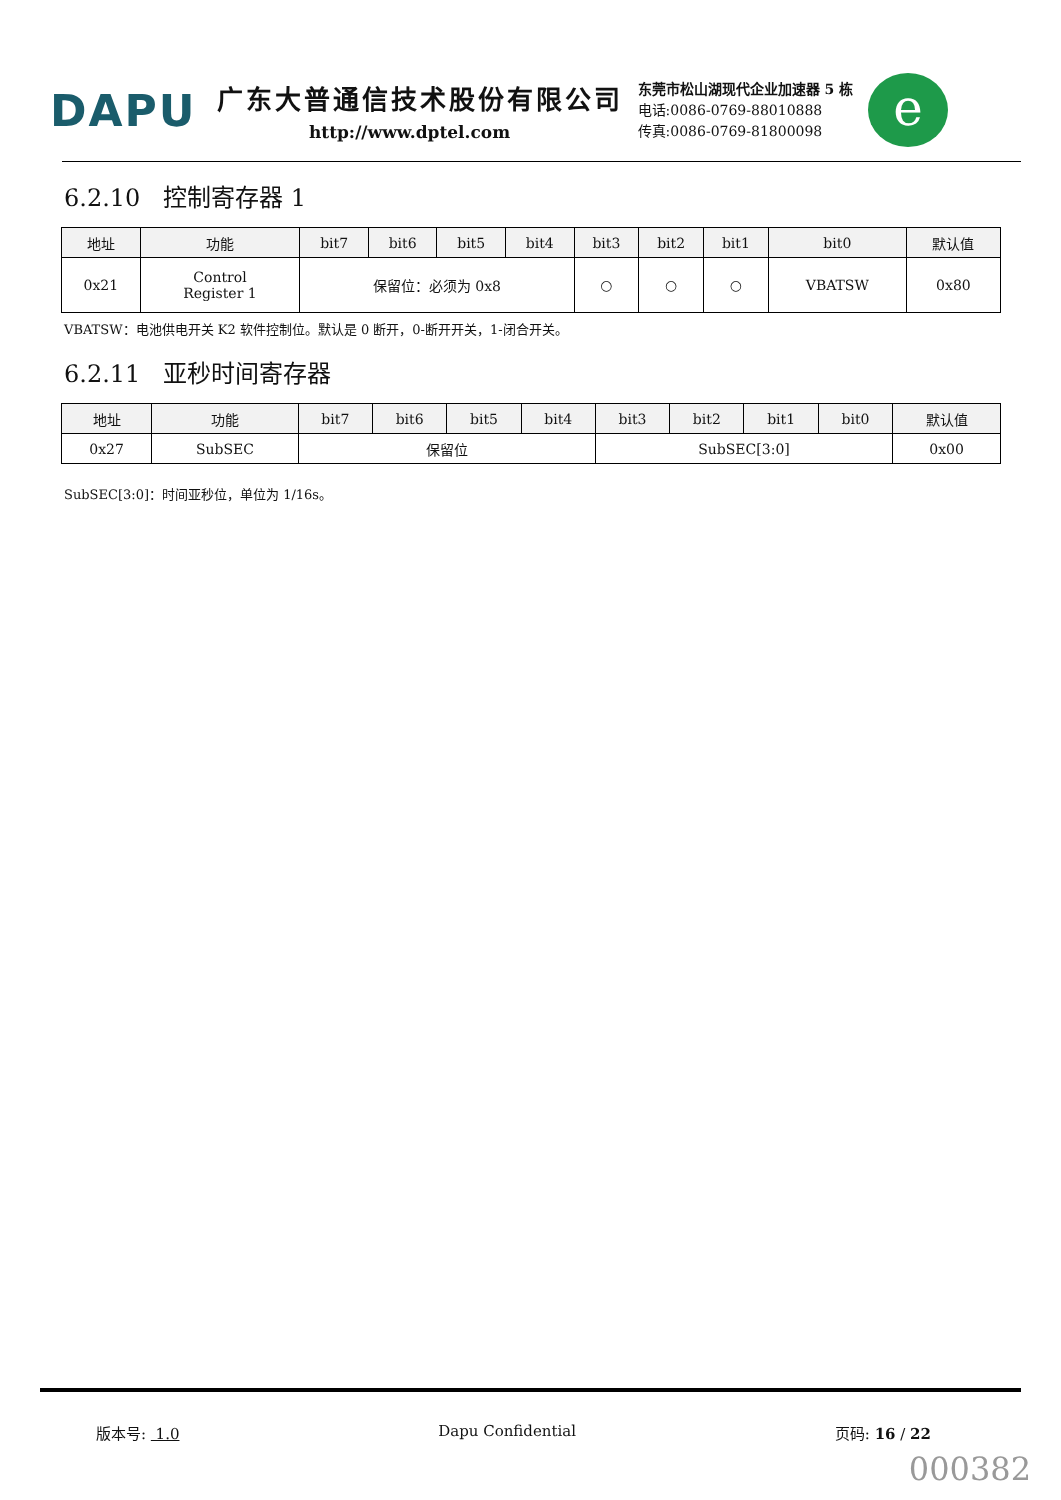DAPU
广东大普通信技术股份有限公司
http://www.dptel.com
东莞市松山湖现代企业加速器 5 栋
电话:0086-0769-88010888
传真:0086-0769-81800098
e
6.2.10 控制寄存器 1
| 地址 | 功能 | bit7 | bit6 | bit5 | bit4 | bit3 | bit2 | bit1 | bit0 | 默认值 |
| --- | --- | --- | --- | --- | --- | --- | --- | --- | --- | --- |
| 0x21 | Control Register 1 | 保留位：必须为 0x8 | | | | ○ | ○ | ○ | VBATSW | 0x80 |
VBATSW：电池供电开关 K2 软件控制位。默认是 0 断开，0-断开开关，1-闭合开关。
6.2.11 亚秒时间寄存器
| 地址 | 功能 | bit7 | bit6 | bit5 | bit4 | bit3 | bit2 | bit1 | bit0 | 默认值 |
| --- | --- | --- | --- | --- | --- | --- | --- | --- | --- | --- |
| 0x27 | SubSEC | 保留位 | | | | SubSEC[3:0] | | | | 0x00 |
SubSEC[3:0]：时间亚秒位，单位为 1/16s。
版本号: 1.0 Dapu Confidential 页码: 16 / 22
000382